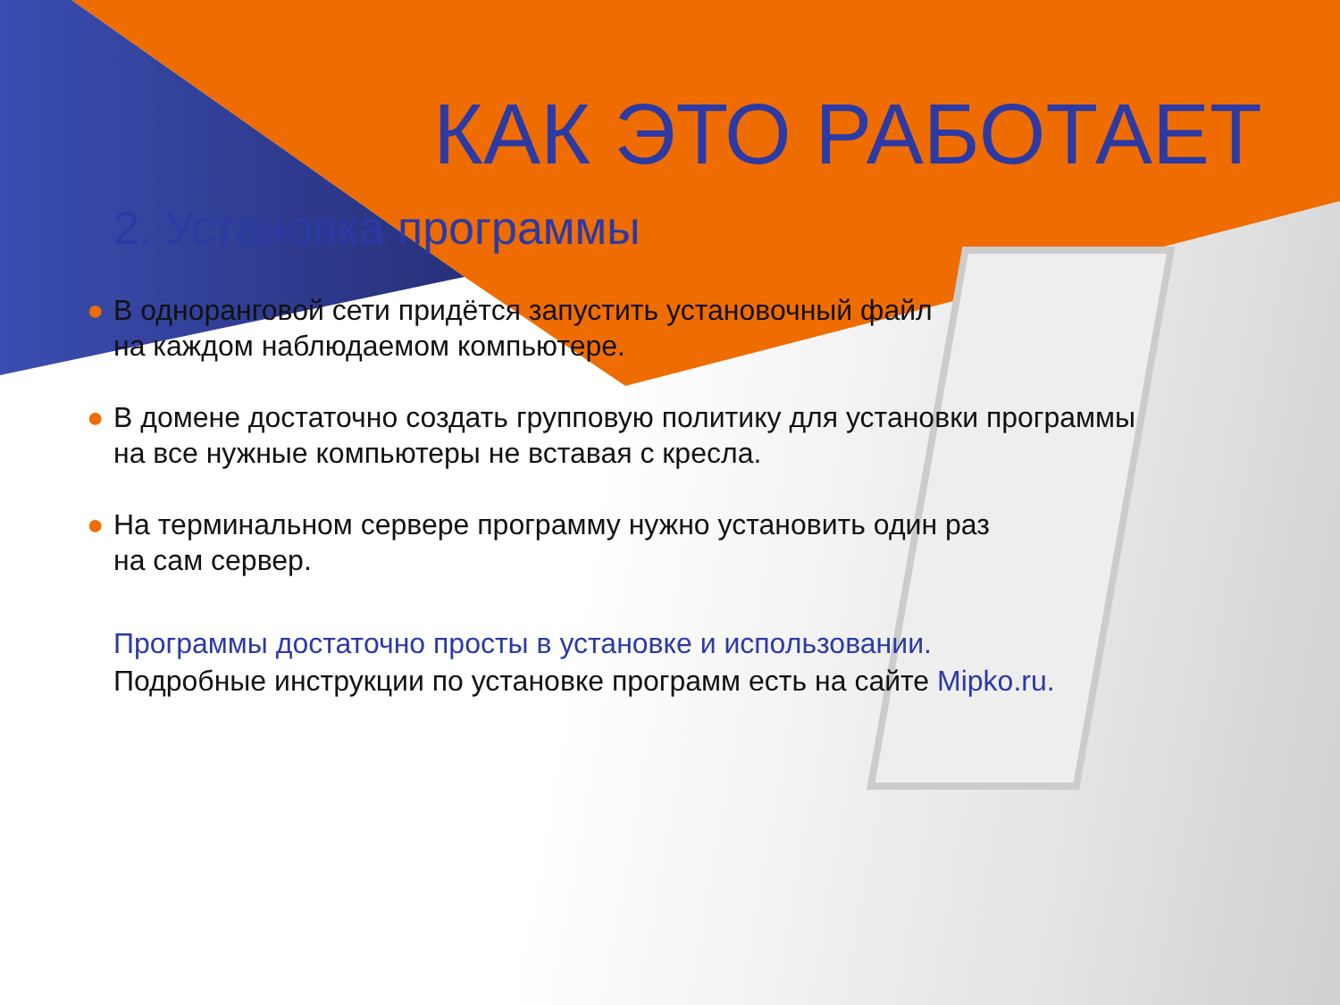КАК ЭТО РАБОТАЕТ
2. Установка программы
● В одноранговой сети придётся запустить установочный файл
на каждом наблюдаемом компьютере.
● В домене достаточно создать групповую политику для установки программы
на все нужные компьютеры не вставая с кресла.
● На терминальном сервере программу нужно установить один раз
на сам сервер.
Программы достаточно просты в установке и использовании.
Подробные инструкции по установке программ есть на сайте Mipko.ru.